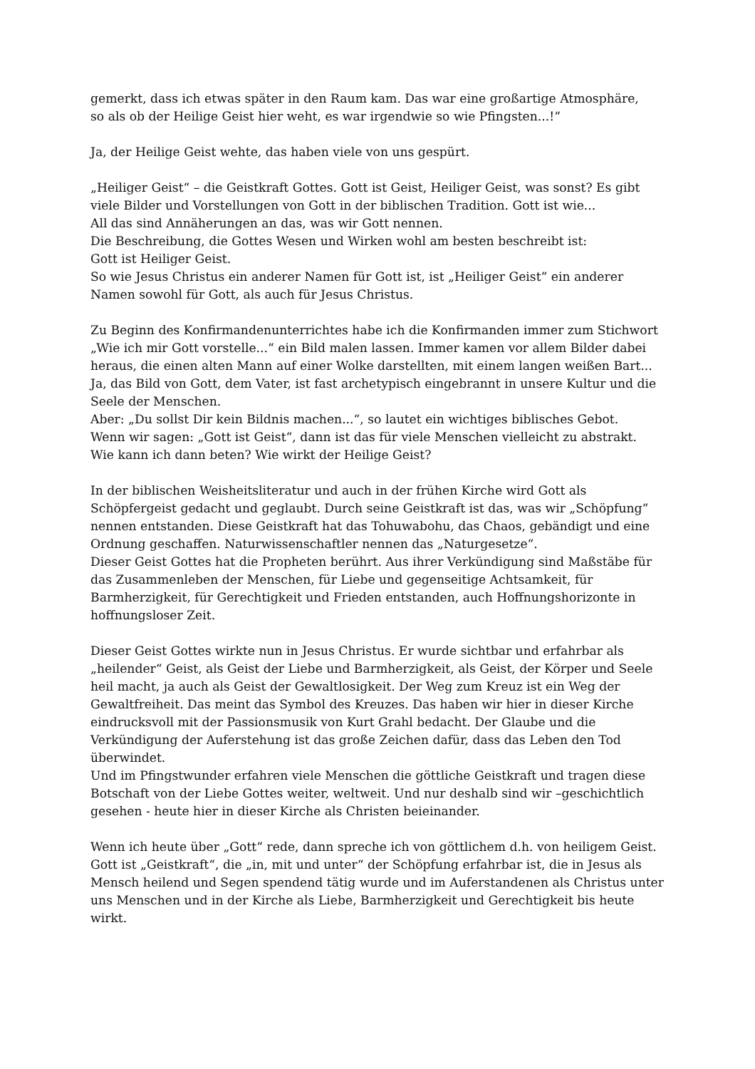gemerkt, dass ich etwas später in den Raum kam. Das war eine großartige Atmosphäre,
so als ob der Heilige Geist hier weht, es war irgendwie so wie Pfingsten...!“
Ja, der Heilige Geist wehte, das haben viele von uns gespürt.
„Heiliger Geist“ – die Geistkraft Gottes. Gott ist Geist, Heiliger Geist, was sonst? Es gibt viele Bilder und Vorstellungen von Gott in der biblischen Tradition. Gott ist wie...
All das sind Annäherungen an das, was wir Gott nennen.
Die Beschreibung, die Gottes Wesen und Wirken wohl am besten beschreibt ist:
Gott ist Heiliger Geist.
So wie Jesus Christus ein anderer Namen für Gott ist, ist „Heiliger Geist“ ein anderer Namen sowohl für Gott, als auch für Jesus Christus.
Zu Beginn des Konfirmandenunterrichtes habe ich die Konfirmanden immer zum Stichwort „Wie ich mir Gott vorstelle...“ ein Bild malen lassen. Immer kamen vor allem Bilder dabei heraus, die einen alten Mann auf einer Wolke darstellten, mit einem langen weißen Bart...
Ja, das Bild von Gott, dem Vater, ist fast archetypisch eingebrannt in unsere Kultur und die Seele der Menschen.
Aber: „Du sollst Dir kein Bildnis machen...“, so lautet ein wichtiges biblisches Gebot.
Wenn wir sagen: „Gott ist Geist“, dann ist das für viele Menschen vielleicht zu abstrakt.
Wie kann ich dann beten? Wie wirkt der Heilige Geist?
In der biblischen Weisheitsliteratur und auch in der frühen Kirche wird Gott als Schöpfergeist gedacht und geglaubt. Durch seine Geistkraft ist das, was wir „Schöpfung“ nennen entstanden. Diese Geistkraft hat das Tohuwabohu, das Chaos, gebändigt und eine Ordnung geschaffen. Naturwissenschaftler nennen das „Naturgesetze“.
Dieser Geist Gottes hat die Propheten berührt. Aus ihrer Verkündigung sind Maßstäbe für das Zusammenleben der Menschen, für Liebe und gegenseitige Achtsamkeit, für Barmherzigkeit, für Gerechtigkeit und Frieden entstanden, auch Hoffnungshorizonte in hoffnungsloser Zeit.
Dieser Geist Gottes wirkte nun in Jesus Christus. Er wurde sichtbar und erfahrbar als „heilender“ Geist, als Geist der Liebe und Barmherzigkeit, als Geist, der Körper und Seele heil macht, ja auch als Geist der Gewaltlosigkeit. Der Weg zum Kreuz ist ein Weg der Gewaltfreiheit. Das meint das Symbol des Kreuzes. Das haben wir hier in dieser Kirche eindrucksvoll mit der Passionsmusik von Kurt Grahl bedacht. Der Glaube und die Verkündigung der Auferstehung ist das große Zeichen dafür, dass das Leben den Tod überwindet.
Und im Pfingstwunder erfahren viele Menschen die göttliche Geistkraft und tragen diese Botschaft von der Liebe Gottes weiter, weltweit. Und nur deshalb sind wir –geschichtlich gesehen - heute hier in dieser Kirche als Christen beieinander.
Wenn ich heute über „Gott“ rede, dann spreche ich von göttlichem d.h. von heiligem Geist. Gott ist „Geistkraft“, die „in, mit und unter“ der Schöpfung erfahrbar ist, die in Jesus als Mensch heilend und Segen spendend tätig wurde und im Auferstandenen als Christus unter uns Menschen und in der Kirche als Liebe, Barmherzigkeit und Gerechtigkeit bis heute wirkt.